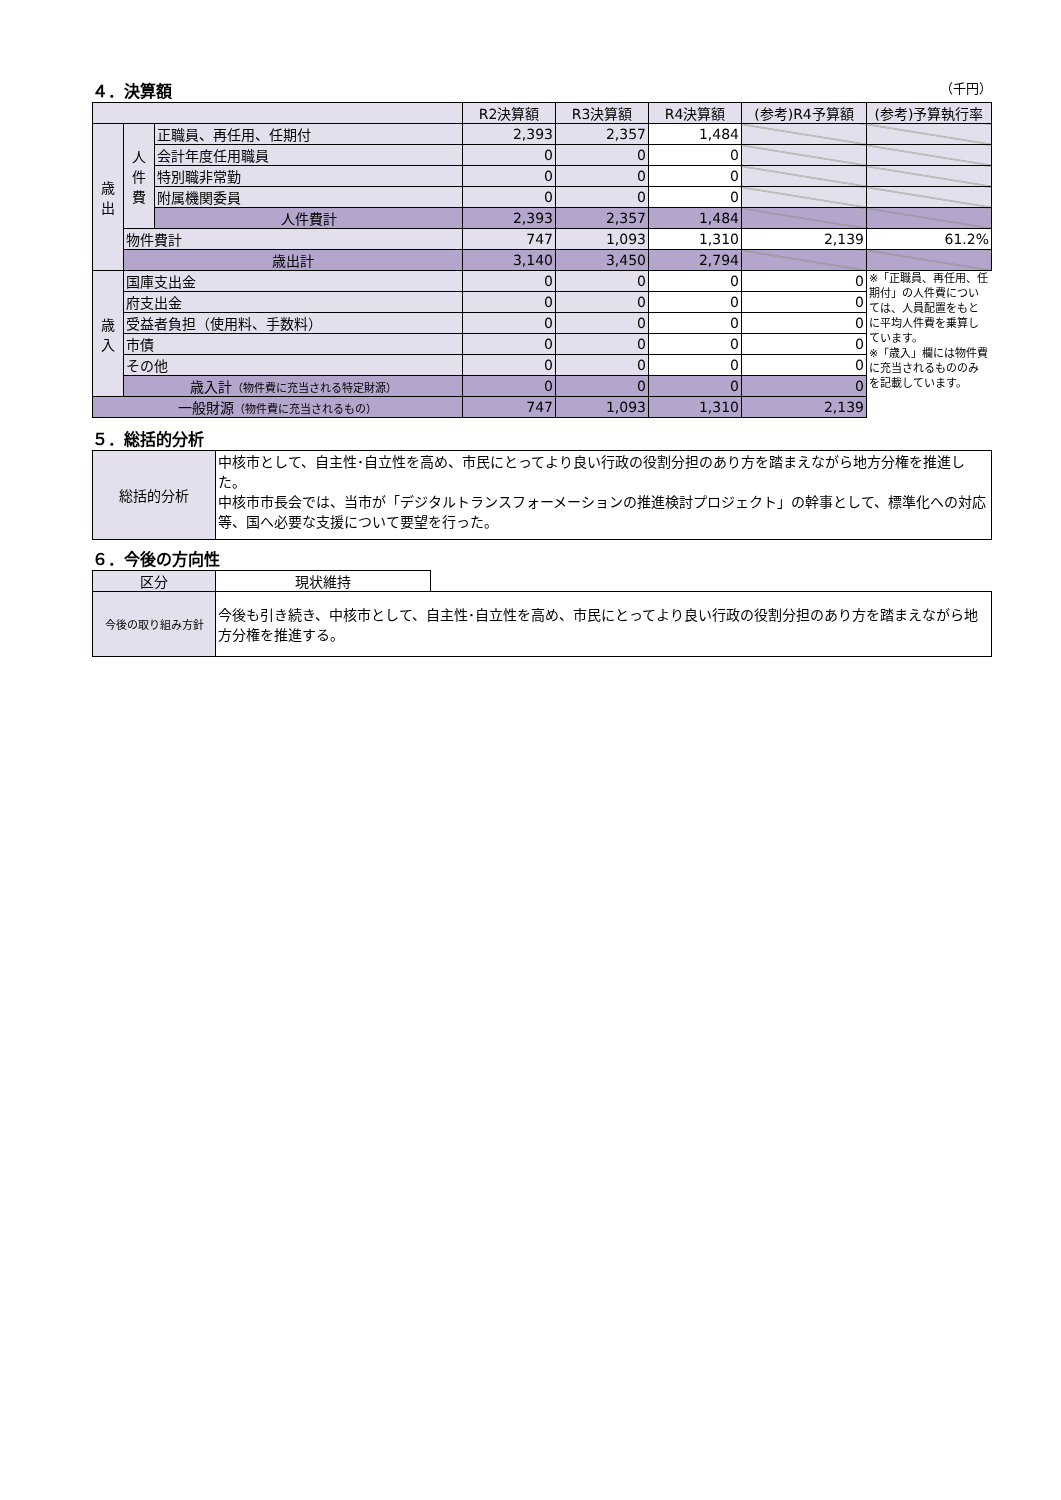４．決算額 （千円）
| | | | R2決算額 | R3決算額 | R4決算額 | (参考)R4予算額 | (参考)予算執行率 |
| --- | --- | --- | --- | --- | --- | --- | --- |
| 歳 出 | 人 件 費 | 正職員、再任用、任期付 | 2,393 | 2,357 | 1,484 | | |
| | | 会計年度任用職員 | 0 | 0 | 0 | | |
| | | 特別職非常勤 | 0 | 0 | 0 | | |
| | | 附属機関委員 | 0 | 0 | 0 | | |
| | | 人件費計 | 2,393 | 2,357 | 1,484 | | |
| | 物件費計 | | 747 | 1,093 | 1,310 | 2,139 | 61.2% |
| | 歳出計 | | 3,140 | 3,450 | 2,794 | | |
| 歳 入 | 国庫支出金 | | 0 | 0 | 0 | 0 | ※「正職員、再任用、任期付」の人件費については、人員配置をもとに平均人件費を乗算しています。 ※「歳入」欄には物件費に充当されるもののみを記載しています。 |
| | 府支出金 | | 0 | 0 | 0 | 0 | |
| | 受益者負担（使用料、手数料） | | 0 | 0 | 0 | 0 | |
| | 市債 | | 0 | 0 | 0 | 0 | |
| | その他 | | 0 | 0 | 0 | 0 | |
| | 歳入計 （物件費に充当される特定財源） | | 0 | 0 | 0 | 0 | |
| 一般財源 （物件費に充当されるもの） | | | 747 | 1,093 | 1,310 | 2,139 | |
５．総括的分析
| 総括的分析 | 中核市として、自主性･自立性を高め、市民にとってより良い行政の役割分担のあり方を踏まえながら地方分権を推進した。 中核市市長会では、当市が「デジタルトランスフォーメーションの推進検討プロジェクト」の幹事として、標準化への対応等、国へ必要な支援について要望を行った。 |
６．今後の方向性
| 区分 | 現状維持 | |
| 今後の取り組み方針 | 今後も引き続き、中核市として、自主性･自立性を高め、市民にとってより良い行政の役割分担のあり方を踏まえながら地方分権を推進する。 | |